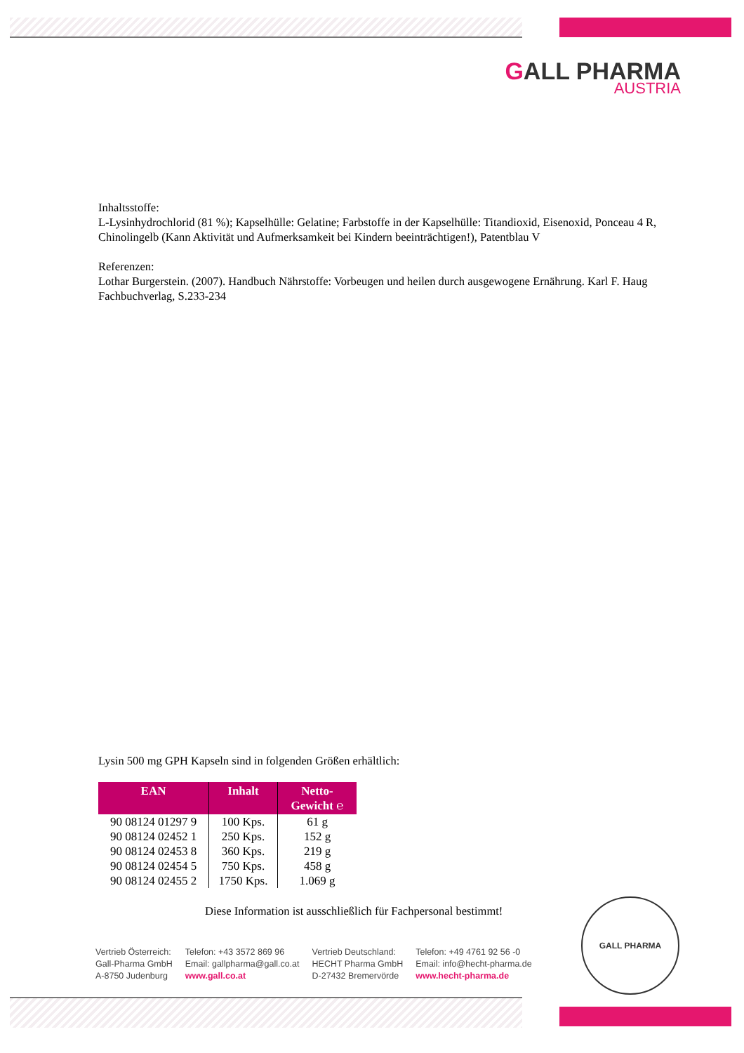GALL PHARMA
AUSTRIA
Inhaltsstoffe:
L-Lysinhydrochlorid (81 %); Kapselhülle: Gelatine; Farbstoffe in der Kapselhülle: Titandioxid, Eisenoxid, Ponceau 4 R, Chinolingelb (Kann Aktivität und Aufmerksamkeit bei Kindern beeinträchtigen!), Patentblau V
Referenzen:
Lothar Burgerstein. (2007). Handbuch Nährstoffe: Vorbeugen und heilen durch ausgewogene Ernährung. Karl F. Haug Fachbuchverlag, S.233-234
Lysin 500 mg GPH Kapseln sind in folgenden Größen erhältlich:
| EAN | Inhalt | Netto- Gewicht ℮ |
| --- | --- | --- |
| 90 08124 01297 9 | 100 Kps. | 61 g |
| 90 08124 02452 1 | 250 Kps. | 152 g |
| 90 08124 02453 8 | 360 Kps. | 219 g |
| 90 08124 02454 5 | 750 Kps. | 458 g |
| 90 08124 02455 2 | 1750 Kps. | 1.069 g |
Diese Information ist ausschließlich für Fachpersonal bestimmt!
Vertrieb Österreich:
Gall-Pharma GmbH
A-8750 Judenburg
Telefon: +43 3572 869 96
Email: gallpharma@gall.co.at
www.gall.co.at
Vertrieb Deutschland:
HECHT Pharma GmbH
D-27432 Bremervörde
Telefon: +49 4761 92 56 -0
Email: info@hecht-pharma.de
www.hecht-pharma.de
GALL PHARMA